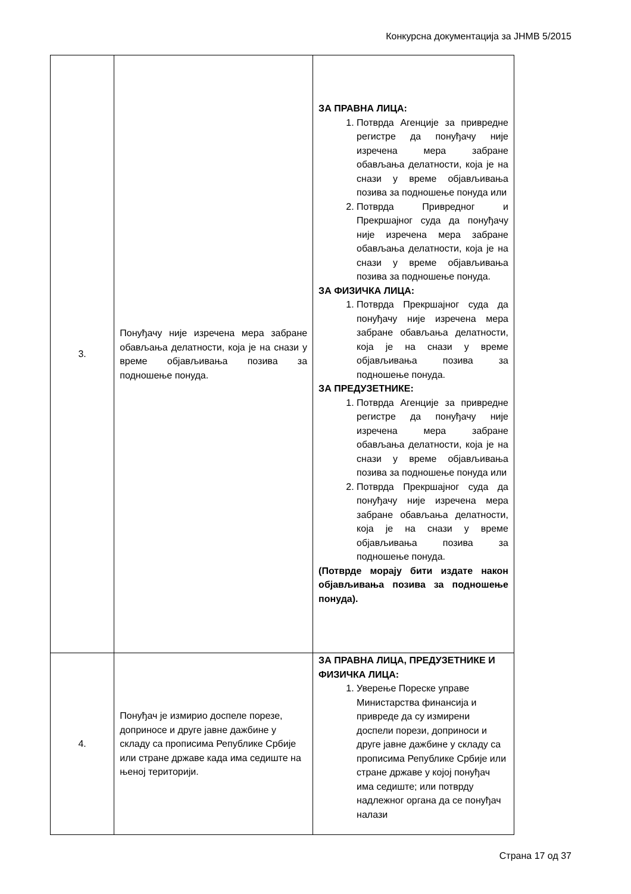Конкурсна документација за ЈНМВ 5/2015
| 3. | Понуђачу није изречена мера забране обављања делатности, која је на снази у време објављивања позива за подношење понуда. | ЗА ПРАВНА ЛИЦА: 1. Потврда Агенције за привредне регистре да понуђачу није изречена мера забране обављања делатности, која је на снази у време објављивања позива за подношење понуда или 2. Потврда Привредног и Прекршајног суда да понуђачу није изречена мера забране обављања делатности, која је на снази у време објављивања позива за подношење понуда. ЗА ФИЗИЧКА ЛИЦА: 1. Потврда Прекршајног суда да понуђачу није изречена мера забране обављања делатности, која је на снази у време објављивања позива за подношење понуда. ЗА ПРЕДУЗЕТНИКЕ: 1. Потврда Агенције за привредне регистре да понуђачу није изречена мера забране обављања делатности, која је на снази у време објављивања позива за подношење понуда или 2. Потврда Прекршајног суда да понуђачу није изречена мера забране обављања делатности, која је на снази у време објављивања позива за подношење понуда. (Потврде морају бити издате након објављивања позива за подношење понуда). |
| 4. | Понуђач је измирио доспеле порезе, доприносе и друге јавне дажбине у складу са прописима Републике Србије или стране државе када има седиште на њеној територији. | ЗА ПРАВНА ЛИЦА, ПРЕДУЗЕТНИКЕ И ФИЗИЧКА ЛИЦА: 1. Уверење Пореске управе Министарства финансија и привреде да су измирени доспели порези, доприноси и друге јавне дажбине у складу са прописима Републике Србије или стране државе у којој понуђач има седиште; или потврду надлежног органа да се понуђач налази |
Страна 17 од 37